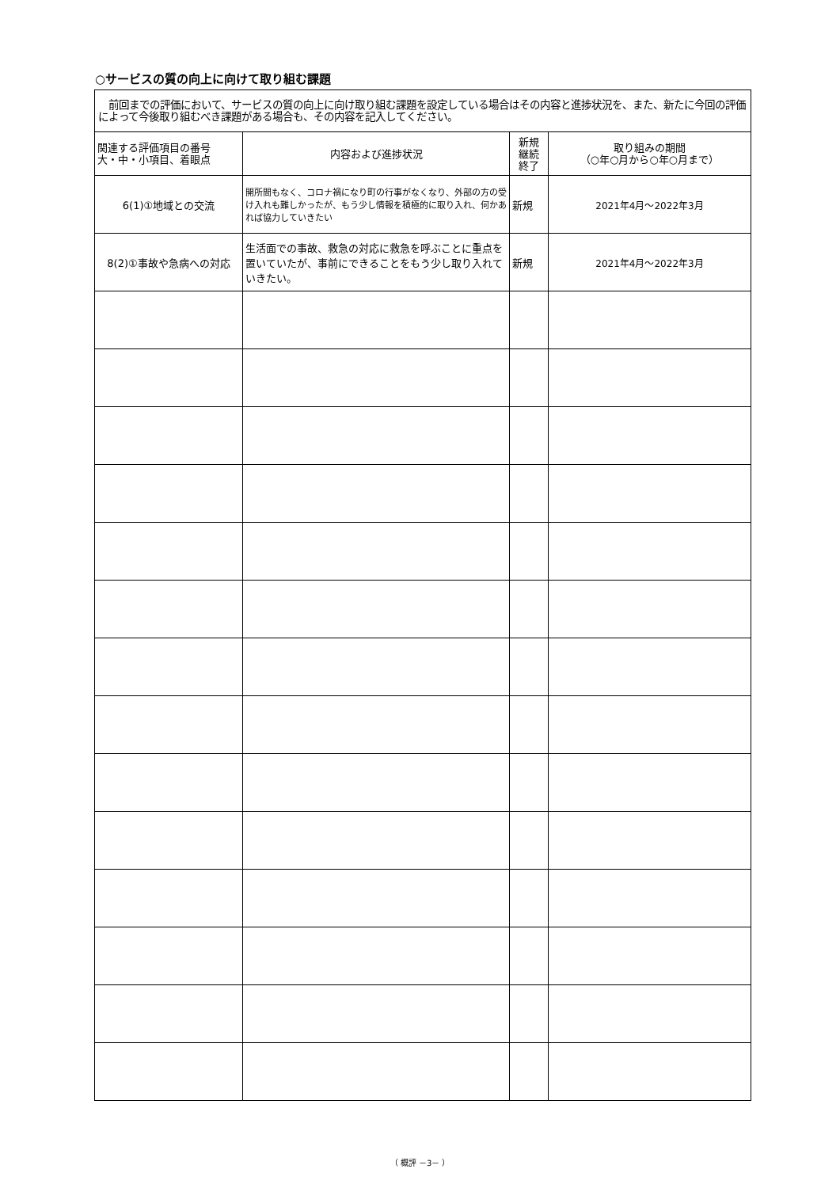○サービスの質の向上に向けて取り組む課題
| 前回までの評価において、サービスの質の向上に向け取り組む課題を設定している場合はその内容と進捗状況を、また、新たに今回の評価によって今後取り組むべき課題がある場合も、その内容を記入してください。 | | | |
| 関連する評価項目の番号 大・中・小項目、着眼点 | 内容および進捗状況 | 新規 継続 終了 | 取り組みの期間 （○年○月から○年○月まで） |
| 6(1)①地域との交流 | 開所間もなく、コロナ禍になり町の行事がなくなり、外部の方の受け入れも難しかったが、もう少し情報を積極的に取り入れ、何かあれば協力していきたい | 新規 | 2021年4月～2022年3月 |
| 8(2)①事故や急病への対応 | 生活面での事故、救急の対応に救急を呼ぶことに重点を置いていたが、事前にできることをもう少し取り入れていきたい。 | 新規 | 2021年4月～2022年3月 |
（ 概評 －3－ ）